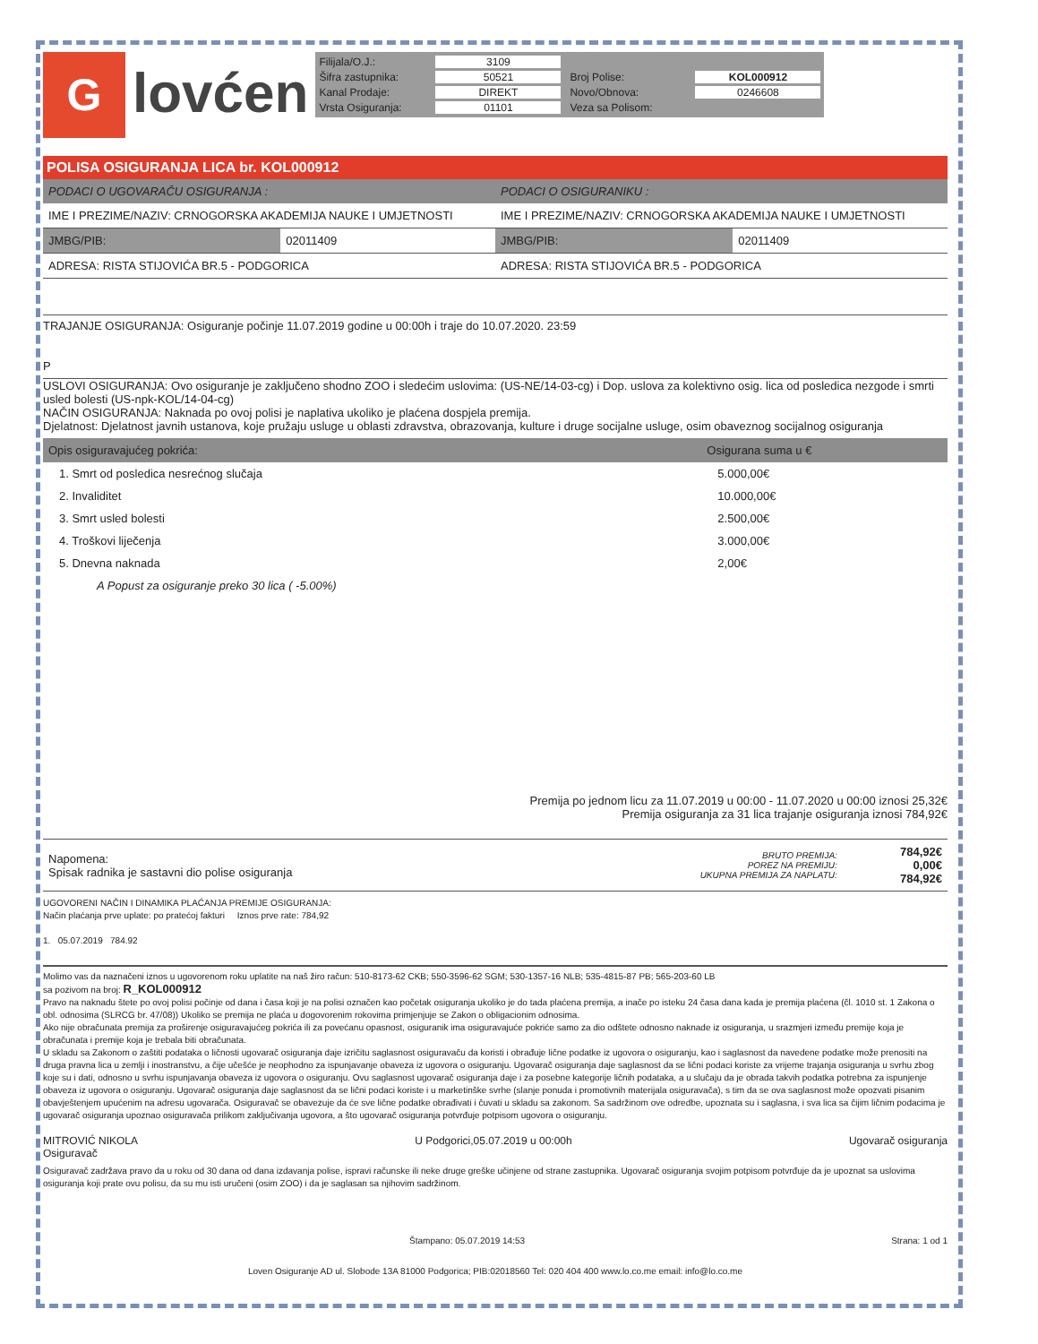G
lovćen
Filijala/O.J.: 3109 Šifra zastupnika: 50521 Broj Polise: KOL000912 Kanal Prodaje: DIREKT Novo/Obnova: 0246608 Vrsta Osiguranja: 01101 Veza sa Polisom:
POLISA OSIGURANJA LICA br. KOL000912
| PODACI O UGOVARAČU OSIGURANJA : | | PODACI O OSIGURANIKU : | |
| --- | --- | --- | --- |
| IME I PREZIME/NAZIV: CRNOGORSKA AKADEMIJA NAUKE I UMJETNOSTI | | IME I PREZIME/NAZIV: CRNOGORSKA AKADEMIJA NAUKE I UMJETNOSTI | |
| JMBG/PIB: | 02011409 | JMBG/PIB: | 02011409 |
| ADRESA: RISTA STIJOVIĆA BR.5 - PODGORICA | | ADRESA: RISTA STIJOVIĆA BR.5 - PODGORICA | |
TRAJANJE OSIGURANJA: Osiguranje počinje 11.07.2019 godine u 00:00h i traje do 10.07.2020. 23:59
P
USLOVI OSIGURANJA: Ovo osiguranje je zaključeno shodno ZOO i sledećim uslovima: (US-NE/14-03-cg) i Dop. uslova za kolektivno osig. lica od posledica nezgode i smrti usled bolesti (US-npk-KOL/14-04-cg)
NAČIN OSIGURANJA: Naknada po ovoj polisi je naplativa ukoliko je plaćena dospjela premija.
Djelatnost: Djelatnost javnih ustanova, koje pružaju usluge u oblasti zdravstva, obrazovanja, kulture i druge socijalne usluge, osim obaveznog socijalnog osiguranja
| Opis osiguravajućeg pokrića: | Osigurana suma u € |
| --- | --- |
| 1. Smrt od posledica nesrećnog slučaja | 5.000,00€ |
| 2. Invaliditet | 10.000,00€ |
| 3. Smrt usled bolesti | 2.500,00€ |
| 4. Troškovi liječenja | 3.000,00€ |
| 5. Dnevna naknada | 2,00€ |
| A Popust za osiguranje preko 30 lica ( -5.00%) | |
Premija po jednom licu za 11.07.2019 u 00:00 - 11.07.2020 u 00:00 iznosi 25,32€
Premija osiguranja za 31 lica trajanje osiguranja iznosi 784,92€
| Napomena: Spisak radnika je sastavni dio polise osiguranja | BRUTO PREMIJA: POREZ NA PREMIJU: UKUPNA PREMIJA ZA NAPLATU: | 784,92€ 0,00€ 784,92€ |
UGOVORENI NAČIN I DINAMIKA PLAĆANJA PREMIJE OSIGURANJA:
Način plaćanja prve uplate: po pratećoj fakturi Iznos prve rate: 784,92
1. 05.07.2019 784.92
Molimo vas da naznačeni iznos u ugovorenom roku uplatite na naš žiro račun: 510-8173-62 CKB; 550-3596-62 SGM; 530-1357-16 NLB; 535-4815-87 PB; 565-203-60 LB
sa pozivom na broj: R_KOL000912
Pravo na naknadu štete po ovoj polisi počinje od dana i časa koji je na polisi označen kao početak osiguranja ukoliko je do tada plaćena premija, a inače po isteku 24 časa dana kada je premija plaćena (čl. 1010 st. 1 Zakona o obl. odnosima (SLRCG br. 47/08)) Ukoliko se premija ne plaća u dogovorenim rokovima primjenjuje se Zakon o obligacionim odnosima.
Ako nije obračunata premija za proširenje osiguravajućeg pokrića ili za povećanu opasnost, osiguranik ima osiguravajuće pokriće samo za dio odštete odnosno naknade iz osiguranja, u srazmjeri između premije koja je obračunata i premije koja je trebala biti obračunata.
U skladu sa Zakonom o zaštiti podataka o ličnosti ugovarač osiguranja daje izričitu saglasnost osiguravaču da koristi i obrađuje lične podatke iz ugovora o osiguranju, kao i saglasnost da navedene podatke može prenositi na druga pravna lica u zemlji i inostranstvu, a čije učešće je neophodno za ispunjavanje obaveza iz ugovora o osiguranju. Ugovarač osiguranja daje saglasnost da se lični podaci koriste za vrijeme trajanja osiguranja u svrhu zbog koje su i dati, odnosno u svrhu ispunjavanja obaveza iz ugovora o osiguranju. Ovu saglasnost ugovarač osiguranja daje i za posebne kategorije ličnih podataka, a u slučaju da je obrada takvih podatka potrebna za ispunjenje obaveza iz ugovora o osiguranju. Ugovarač osiguranja daje saglasnost da se lični podaci koriste i u marketinške svrhe (slanje ponuda i promotivnih materijala osiguravača), s tim da se ova saglasnost može opozvati pisanim obavještenjem upućenim na adresu ugovarača. Osiguravač se obavezuje da će sve lične podatke obrađivati i čuvati u skladu sa zakonom. Sa sadržinom ove odredbe, upoznata su i saglasna, i sva lica sa čijim ličnim podacima je ugovarač osiguranja upoznao osiguravača prilikom zaključivanja ugovora, a što ugovarač osiguranja potvrđuje potpisom ugovora o osiguranju.
MITROVIĆ NIKOLA
Osiguravač U Podgorici,05.07.2019 u 00:00h Ugovarač osiguranja
Osiguravač zadržava pravo da u roku od 30 dana od dana izdavanja polise, ispravi računske ili neke druge greške učinjene od strane zastupnika. Ugovarač osiguranja svojim potpisom potvrđuje da je upoznat sa uslovima osiguranja koji prate ovu polisu, da su mu isti uručeni (osim ZOO) i da je saglasan sa njihovim sadržinom.
Štampano: 05.07.2019 14:53 Strana: 1 od 1
Loven Osiguranje AD ul. Slobode 13A 81000 Podgorica; PIB:02018560 Tel: 020 404 400 www.lo.co.me email: info@lo.co.me